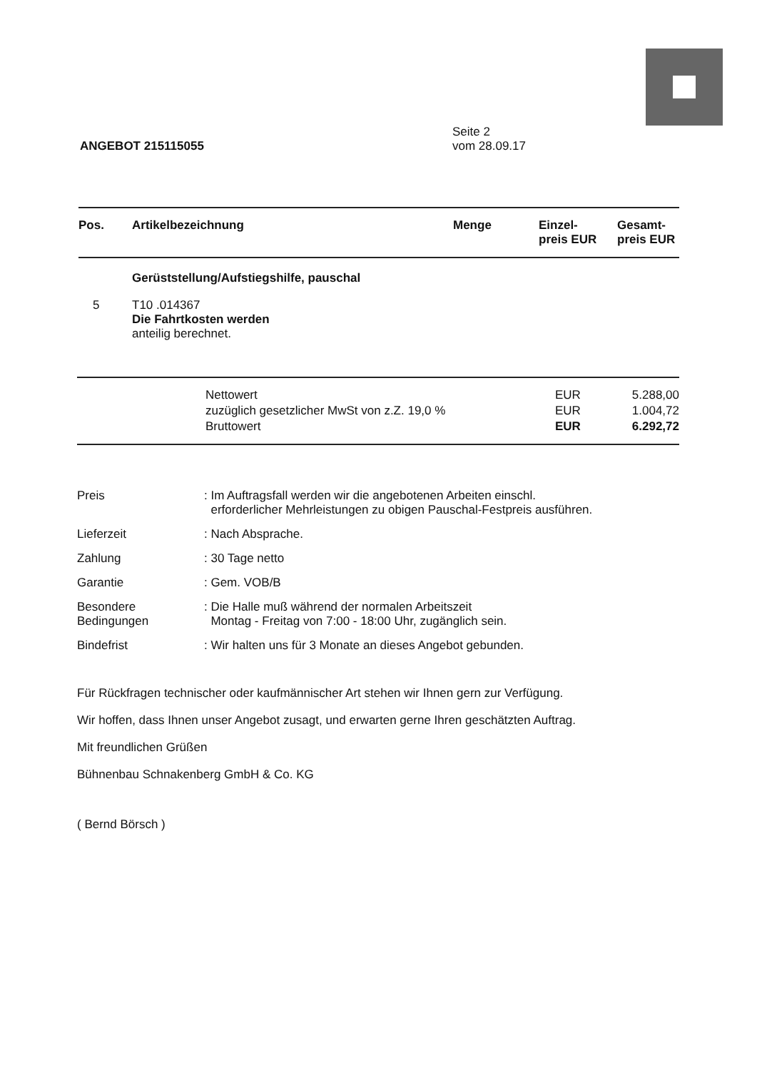ANGEBOT 215115055
Seite 2
vom 28.09.17
| Pos. | Artikelbezeichnung | Menge | Einzel- preis EUR | Gesamt- preis EUR |
| --- | --- | --- | --- | --- |
| | Gerüststellung/Aufstiegshilfe, pauschal | | | |
| 5 | T10 .014367 Die Fahrtkosten werden anteilig berechnet. | | | |
| | Nettowert | EUR | 5.288,00 |
| | zuzüglich gesetzlicher MwSt von z.Z. 19,0 % | EUR | 1.004,72 |
| | Bruttowert | EUR | 6.292,72 |
| Preis | : Im Auftragsfall werden wir die angebotenen Arbeiten einschl. erforderlicher Mehrleistungen zu obigen Pauschal-Festpreis ausführen. |
| Lieferzeit | : Nach Absprache. |
| Zahlung | : 30 Tage netto |
| Garantie | : Gem. VOB/B |
| Besondere Bedingungen | : Die Halle muß während der normalen Arbeitszeit Montag - Freitag von 7:00 - 18:00 Uhr, zugänglich sein. |
| Bindefrist | : Wir halten uns für 3 Monate an dieses Angebot gebunden. |
Für Rückfragen technischer oder kaufmännischer Art stehen wir Ihnen gern zur Verfügung.
Wir hoffen, dass Ihnen unser Angebot zusagt, und erwarten gerne Ihren geschätzten Auftrag.
Mit freundlichen Grüßen
Bühnenbau Schnakenberg GmbH & Co. KG
( Bernd Börsch )